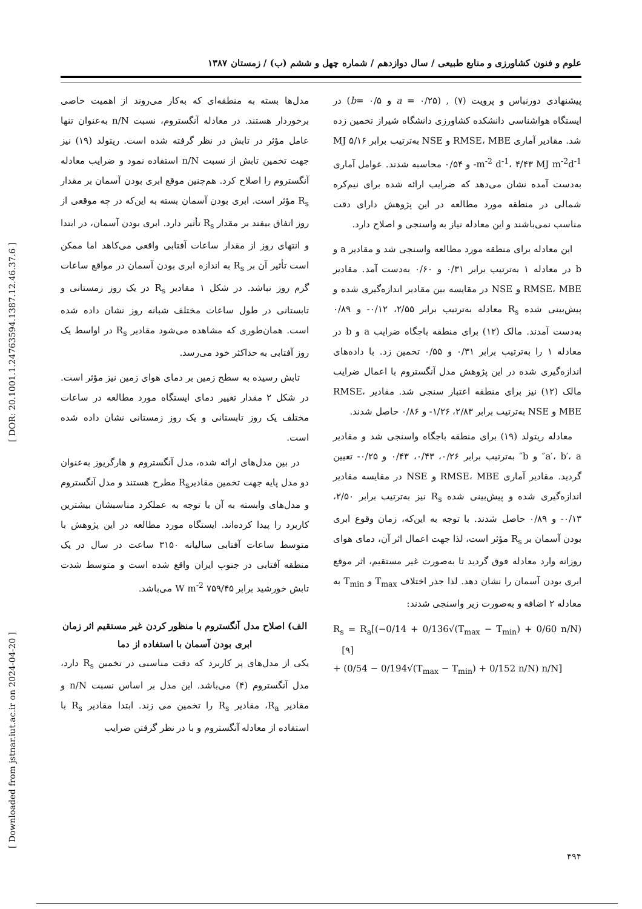علوم و فنون کشاورزی و منابع طبیعی / سال دوازدهم / شماره چهل و ششم (ب) / زمستان ۱۳۸۷
[ DOR: 20.1001.1.24763594.1387.12.46.37.6 ]
[ Downloaded from jstnar.iut.ac.ir on 2024-04-20 ]
مدل‌ها بسته به منطقه‌ای که به‌کار می‌روند از اهمیت خاصی برخوردار هستند. در معادله آنگستروم، نسبت n/N به‌عنوان تنها عامل مؤثر در تابش در نظر گرفته شده است. ریتولد (۱۹) نیز جهت تخمین تابش از نسبت n/N استفاده نمود و ضرایب معادله آنگستروم را اصلاح کرد. هم‌چنین موقع ابری بودن آسمان بر مقدار R<sub>s</sub> مؤثر است. ابری بودن آسمان بسته به این‌که در چه موقعی از روز اتفاق بیفتد بر مقدار R<sub>s</sub> تأثیر دارد. ابری بودن آسمان، در ابتدا و انتهای روز از مقدار ساعات آفتابی واقعی می‌کاهد اما ممکن است تأثیر آن بر R<sub>s</sub> به اندازه ابری بودن آسمان در مواقع ساعات گرم روز نباشد. در شکل ۱ مقادیر R<sub>s</sub> در یک روز زمستانی و تابستانی در طول ساعات مختلف شبانه روز نشان داده شده است. همان‌طوری که مشاهده می‌شود مقادیر R<sub>s</sub> در اواسط یک روز آفتابی به حداکثر خود می‌رسد.
تابش رسیده به سطح زمین بر دمای هوای زمین نیز مؤثر است. در شکل ۲ مقدار تغییر دمای ایستگاه مورد مطالعه در ساعات مختلف یک روز تابستانی و یک روز زمستانی نشان داده شده است.
در بین مدل‌های ارائه شده، مدل آنگستروم و هارگریوز به‌عنوان دو مدل پایه جهت تخمین مقادیرR<sub>s</sub> مطرح هستند و مدل آنگستروم و مدل‌های وابسته به آن با توجه به عملکرد مناسبشان بیشترین کاربرد را پیدا کرده‌اند. ایستگاه مورد مطالعه در این پژوهش با متوسط ساعات آفتابی سالیانه ۳۱۵۰ ساعت در سال در یک منطقه آفتابی در جنوب ایران واقع شده است و متوسط شدت تابش خورشید برابر ۷۵۹/۴۵ W m<sup>-2</sup> می‌باشد.
الف) اصلاح مدل آنگستروم با منظور کردن غیر مستقیم اثر زمان ابری بودن آسمان با استفاده از دما
یکی از مدل‌های پر کاربرد که دقت مناسبی در تخمین R<sub>s</sub> دارد، مدل آنگستروم (۴) می‌باشد. این مدل بر اساس نسبت n/N و مقادیر R<sub>a</sub>، مقادیر R<sub>s</sub> را تخمین می زند. ابتدا مقادیر R<sub>s</sub> با استفاده از معادله آنگستروم و با در نظر گرفتن ضرایب
پیشنهادی دورنباس و پرویت (۷) , (a = ۰/۲۵ و b= ۰/۵) در ایستگاه هواشناسی دانشکده کشاورزی دانشگاه شیراز تخمین زده شد. مقادیر آماری RMSE، MBE و NSE به‌ترتیب برابر ۵/۱۶ MJ m<sup>-2</sup> d<sup>-1</sup>، ۴/۴۳ MJ m<sup>-2</sup>d<sup>-1</sup>- و ۰/۵۴ محاسبه شدند. عوامل آماری به‌دست آمده نشان می‌دهد که ضرایب ارائه شده برای نیم‌کره شمالی در منطقه مورد مطالعه در این پژوهش دارای دقت مناسب نمی‌باشند و این معادله نیاز به واسنجی و اصلاح دارد.
این معادله برای منطقه مورد مطالعه واسنجی شد و مقادیر a و b در معادله ۱ به‌ترتیب برابر ۰/۳۱ و ۰/۶۰ به‌دست آمد. مقادیر RMSE، MBE و NSE در مقایسه بین مقادیر اندازه‌گیری شده و پیش‌بینی شده R<sub>s</sub> معادله به‌ترتیب برابر ۲/۵۵، ۰/۱۲- و ۰/۸۹ به‌دست آمدند. مالک (۱۲) برای منطقه باجگاه ضرایب a و b در معادله ۱ را به‌ترتیب برابر ۰/۳۱ و ۰/۵۵ تخمین زد. با داده‌های اندازه‌گیری شده در این پژوهش مدل آنگستروم با اعمال ضرایب مالک (۱۲) نیز برای منطقه اعتبار سنجی شد. مقادیر RMSE، MBE و NSE به‌ترتیب برابر ۲/۸۳، ۱/۲۶- و ۰/۸۶ حاصل شدند.
معادله ریتولد (۱۹) برای منطقه باجگاه واسنجی شد و مقادیر a′، b′، a″ و b″ به‌ترتیب برابر ۰/۲۶، ۰/۴۳، ۰/۴۳ و ۰/۲۵- تعیین گردید. مقادیر آماری RMSE، MBE و NSE در مقایسه مقادیر اندازه‌گیری شده و پیش‌بینی شده R<sub>s</sub> نیز به‌ترتیب برابر ۲/۵۰، ۰/۱۳- و ۰/۸۹ حاصل شدند. با توجه به این‌که، زمان وقوع ابری بودن آسمان بر R<sub>s</sub> مؤثر است، لذا جهت اعمال اثر آن، دمای هوای روزانه وارد معادله فوق گردید تا به‌صورت غیر مستقیم، اثر موقع ابری بودن آسمان را نشان دهد. لذا جذر اختلاف T<sub>max</sub> و T<sub>min</sub> به معادله ۲ اضافه و به‌صورت زیر واسنجی شدند:
R<sub>s</sub> = R<sub>a</sub>[(−0/14 + 0/136√(T<sub>max</sub> − T<sub>min</sub>) + 0/60 n/N) [۹]
+ (0/54 − 0/194√(T<sub>max</sub> − T<sub>min</sub>) + 0/152 n/N) n/N]
۴۹۴